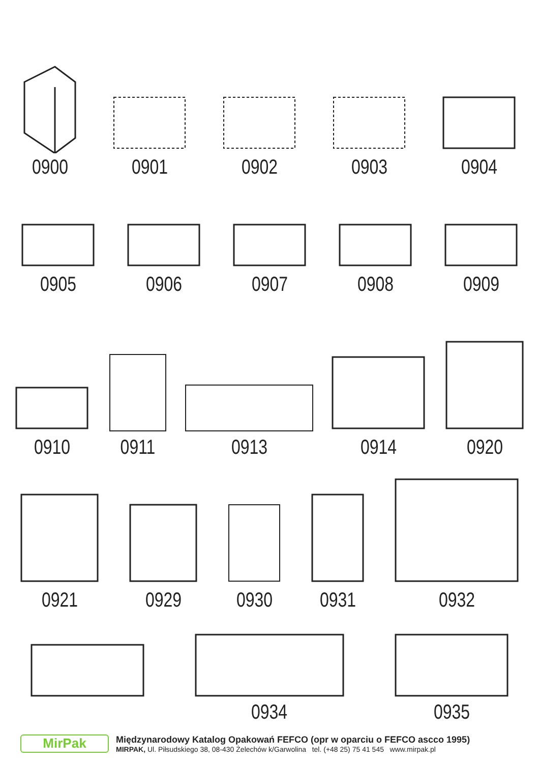0900
0901
0902
0903
0904
0905
0906
0907
0908
0909
0910
0911
0913
0914
0920
0921
0929
0930
0931
0932
0934
0935
MirPak
Międzynarodowy Katalog Opakowań FEFCO (opr w oparciu o FEFCO ascco 1995)
MIRPAK, Ul. Piłsudskiego 38, 08-430 Żelechów k/Garwolina tel. (+48 25) 75 41 545 www.mirpak.pl